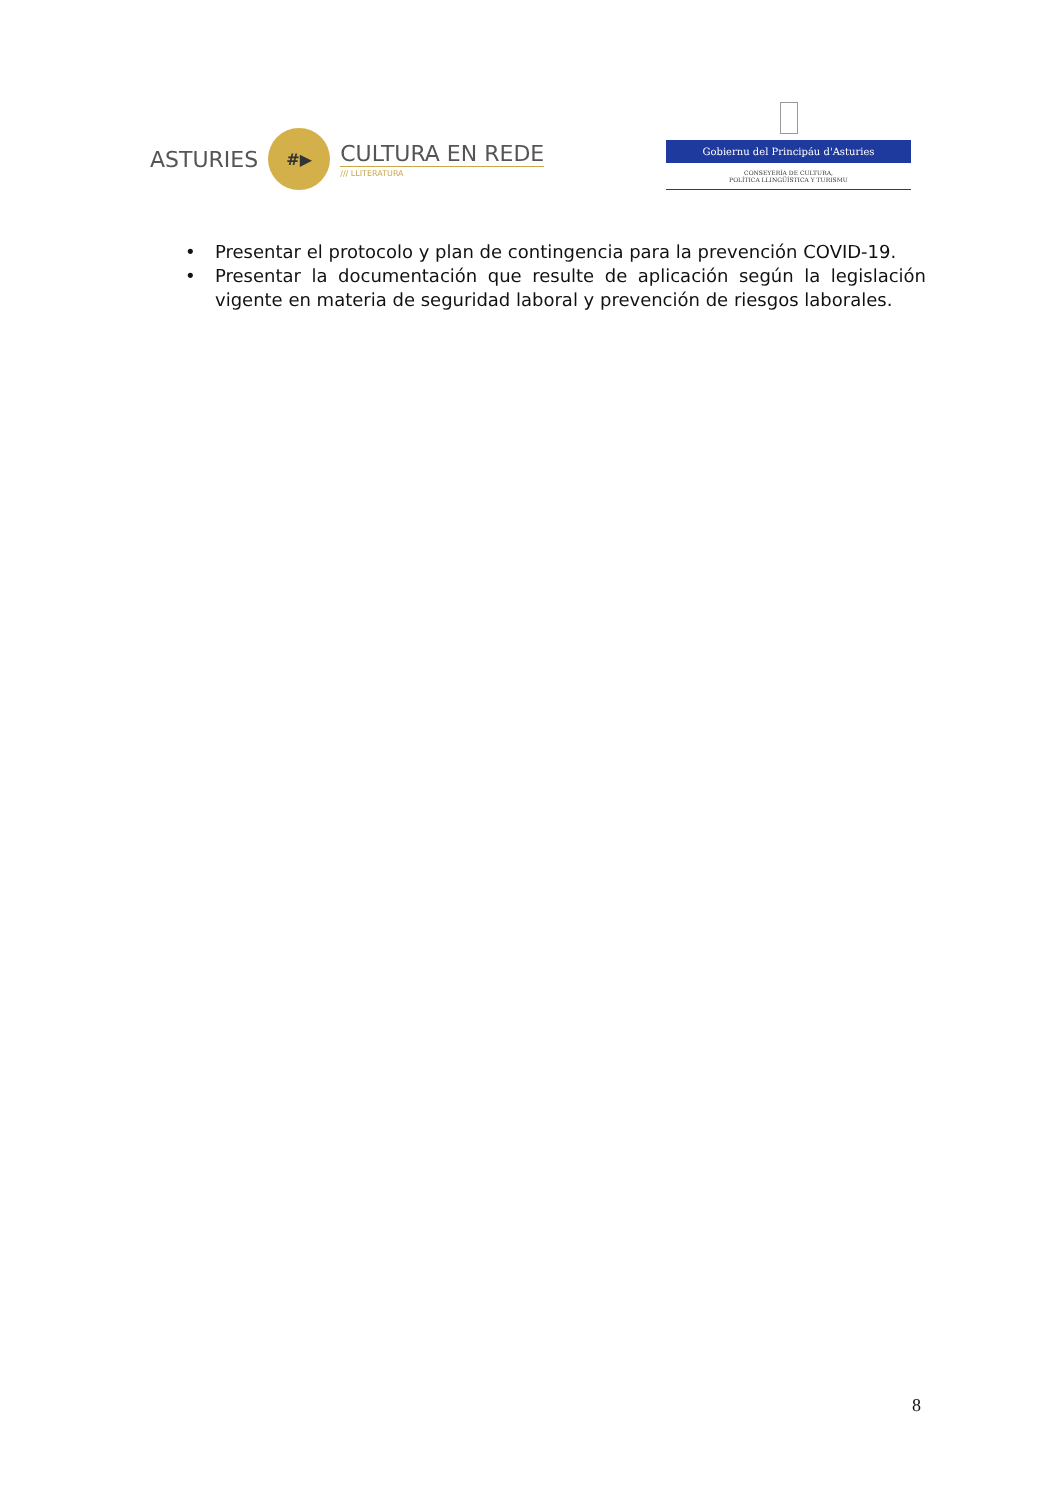ASTURIES
#▶
CULTURA EN REDE
/// LLITERATURA
Gobiernu del Principáu d'Asturies
CONSEYERÍA DE CULTURA,
POLÍTICA LLINGÜÍSTICA Y TURISMU
• Presentar el protocolo y plan de contingencia para la prevención COVID-19.
• Presentar la documentación que resulte de aplicación según la legislación vigente en materia de seguridad laboral y prevención de riesgos laborales.
8